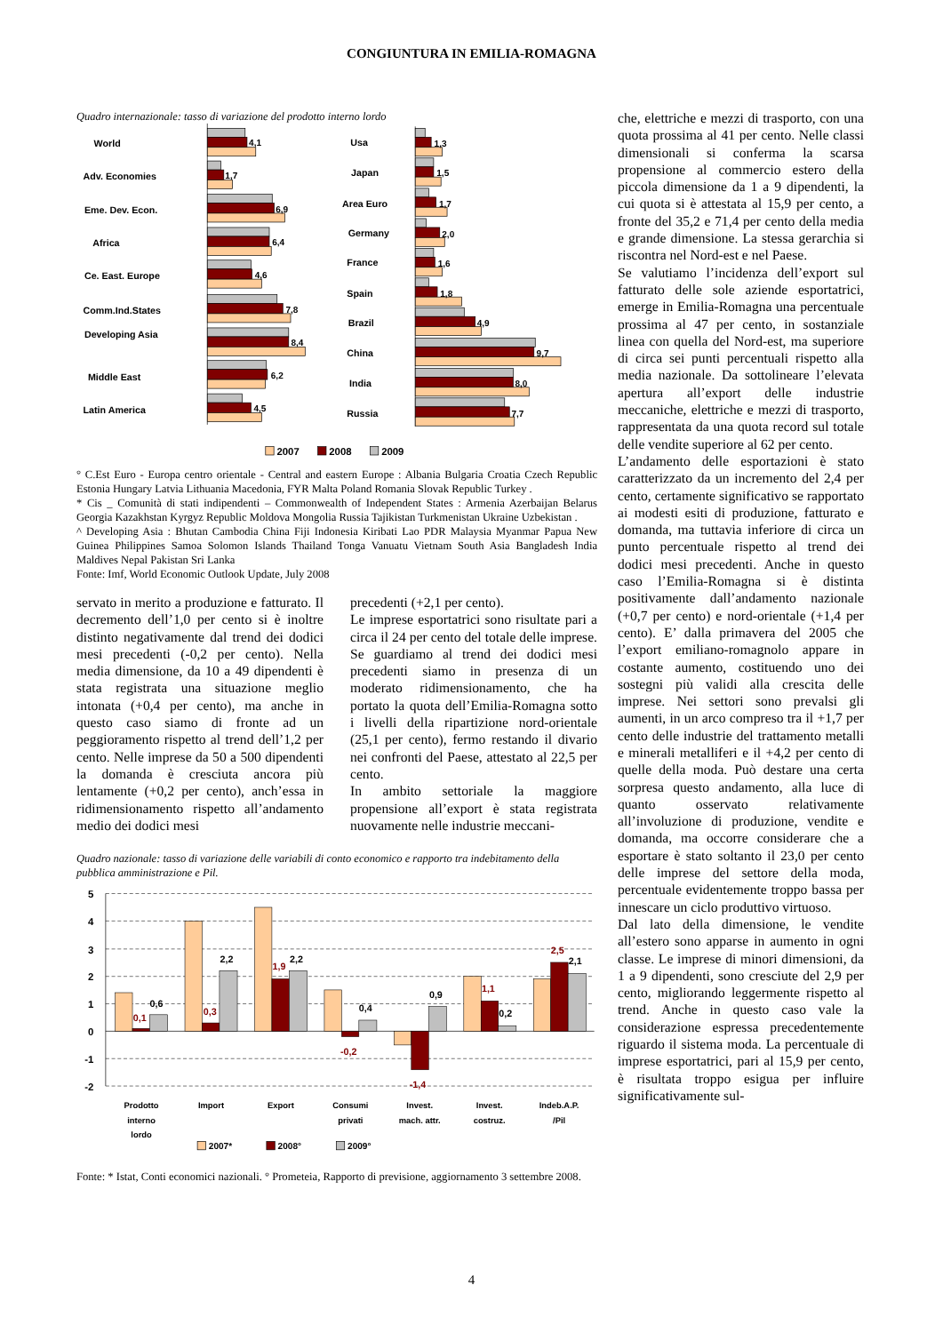CONGIUNTURA IN EMILIA-ROMAGNA
Quadro internazionale: tasso di variazione del prodotto interno lordo
World
Adv. Economies
Eme. Dev. Econ.
Africa
Ce. East. Europe
Comm.Ind.States
Developing Asia
Middle East
Latin America
Usa
Japan
Area Euro
Germany
France
Spain
Brazil
China
India
Russia
4,1
1,7
6,9
6,4
4,6
7,8
8,4
6,2
4,5
1,3
1,5
1,7
2,0
1,6
1,8
4,9
9,7
8,0
7,7
2007
2008
2009
° C.Est Euro - Europa centro orientale - Central and eastern Europe : Albania Bulgaria Croatia Czech Republic Estonia Hungary Latvia Lithuania Macedonia, FYR Malta Poland Romania Slovak Republic Turkey .
* Cis _ Comunità di stati indipendenti – Commonwealth of Independent States : Armenia Azerbaijan Belarus Georgia Kazakhstan Kyrgyz Republic Moldova Mongolia Russia Tajikistan Turkmenistan Ukraine Uzbekistan .
^ Developing Asia : Bhutan Cambodia China Fiji Indonesia Kiribati Lao PDR Malaysia Myanmar Papua New Guinea Philippines Samoa Solomon Islands Thailand Tonga Vanuatu Vietnam South Asia Bangladesh India Maldives Nepal Pakistan Sri Lanka
Fonte: Imf, World Economic Outlook Update, July 2008
servato in merito a produzione e fatturato. Il decremento dell’1,0 per cento si è inoltre distinto negativamente dal trend dei dodici mesi precedenti (-0,2 per cento). Nella media dimensione, da 10 a 49 dipendenti è stata registrata una situazione meglio intonata (+0,4 per cento), ma anche in questo caso siamo di fronte ad un peggioramento rispetto al trend dell’1,2 per cento. Nelle imprese da 50 a 500 dipendenti la domanda è cresciuta ancora più lentamente (+0,2 per cento), anch’essa in ridimensionamento rispetto all’andamento medio dei dodici mesi
precedenti (+2,1 per cento).
Le imprese esportatrici sono risultate pari a circa il 24 per cento del totale delle imprese. Se guardiamo al trend dei dodici mesi precedenti siamo in presenza di un moderato ridimensionamento, che ha portato la quota dell’Emilia-Romagna sotto i livelli della ripartizione nord-orientale (25,1 per cento), fermo restando il divario nei confronti del Paese, attestato al 22,5 per cento.
In ambito settoriale la maggiore propensione all’export è stata registrata nuovamente nelle industrie meccani-
Quadro nazionale: tasso di variazione delle variabili di conto economico e rapporto tra indebitamento della pubblica amministrazione e Pil.
5
4
3
2
1
0
-1
-2
0,1
0,6
0,3
2,2
1,9
2,2
-0,2
0,4
-1,4
0,9
1,1
0,2
2,5
2,1
Prodotto
interno
lordo
Import
Export
Consumi
privati
Invest.
mach. attr.
Invest.
costruz.
Indeb.A.P.
/Pil
2007*
2008°
2009°
Fonte: * Istat, Conti economici nazionali. ° Prometeia, Rapporto di previsione, aggiornamento 3 settembre 2008.
che, elettriche e mezzi di trasporto, con una quota prossima al 41 per cento. Nelle classi dimensionali si conferma la scarsa propensione al commercio estero della piccola dimensione da 1 a 9 dipendenti, la cui quota si è attestata al 15,9 per cento, a fronte del 35,2 e 71,4 per cento della media e grande dimensione. La stessa gerarchia si riscontra nel Nord-est e nel Paese.
Se valutiamo l’incidenza dell’export sul fatturato delle sole aziende esportatrici, emerge in Emilia-Romagna una percentuale prossima al 47 per cento, in sostanziale linea con quella del Nord-est, ma superiore di circa sei punti percentuali rispetto alla media nazionale. Da sottolineare l’elevata apertura all’export delle industrie meccaniche, elettriche e mezzi di trasporto, rappresentata da una quota record sul totale delle vendite superiore al 62 per cento.
L’andamento delle esportazioni è stato caratterizzato da un incremento del 2,4 per cento, certamente significativo se rapportato ai modesti esiti di produzione, fatturato e domanda, ma tuttavia inferiore di circa un punto percentuale rispetto al trend dei dodici mesi precedenti. Anche in questo caso l’Emilia-Romagna si è distinta positivamente dall’andamento nazionale (+0,7 per cento) e nord-orientale (+1,4 per cento). E’ dalla primavera del 2005 che l’export emiliano-romagnolo appare in costante aumento, costituendo uno dei sostegni più validi alla crescita delle imprese. Nei settori sono prevalsi gli aumenti, in un arco compreso tra il +1,7 per cento delle industrie del trattamento metalli e minerali metalliferi e il +4,2 per cento di quelle della moda. Può destare una certa sorpresa questo andamento, alla luce di quanto osservato relativamente all’involuzione di produzione, vendite e domanda, ma occorre considerare che a esportare è stato soltanto il 23,0 per cento delle imprese del settore della moda, percentuale evidentemente troppo bassa per innescare un ciclo produttivo virtuoso.
Dal lato della dimensione, le vendite all’estero sono apparse in aumento in ogni classe. Le imprese di minori dimensioni, da 1 a 9 dipendenti, sono cresciute del 2,9 per cento, migliorando leggermente rispetto al trend. Anche in questo caso vale la considerazione espressa precedentemente riguardo il sistema moda. La percentuale di imprese esportatrici, pari al 15,9 per cento, è risultata troppo esigua per influire significativamente sul-
4